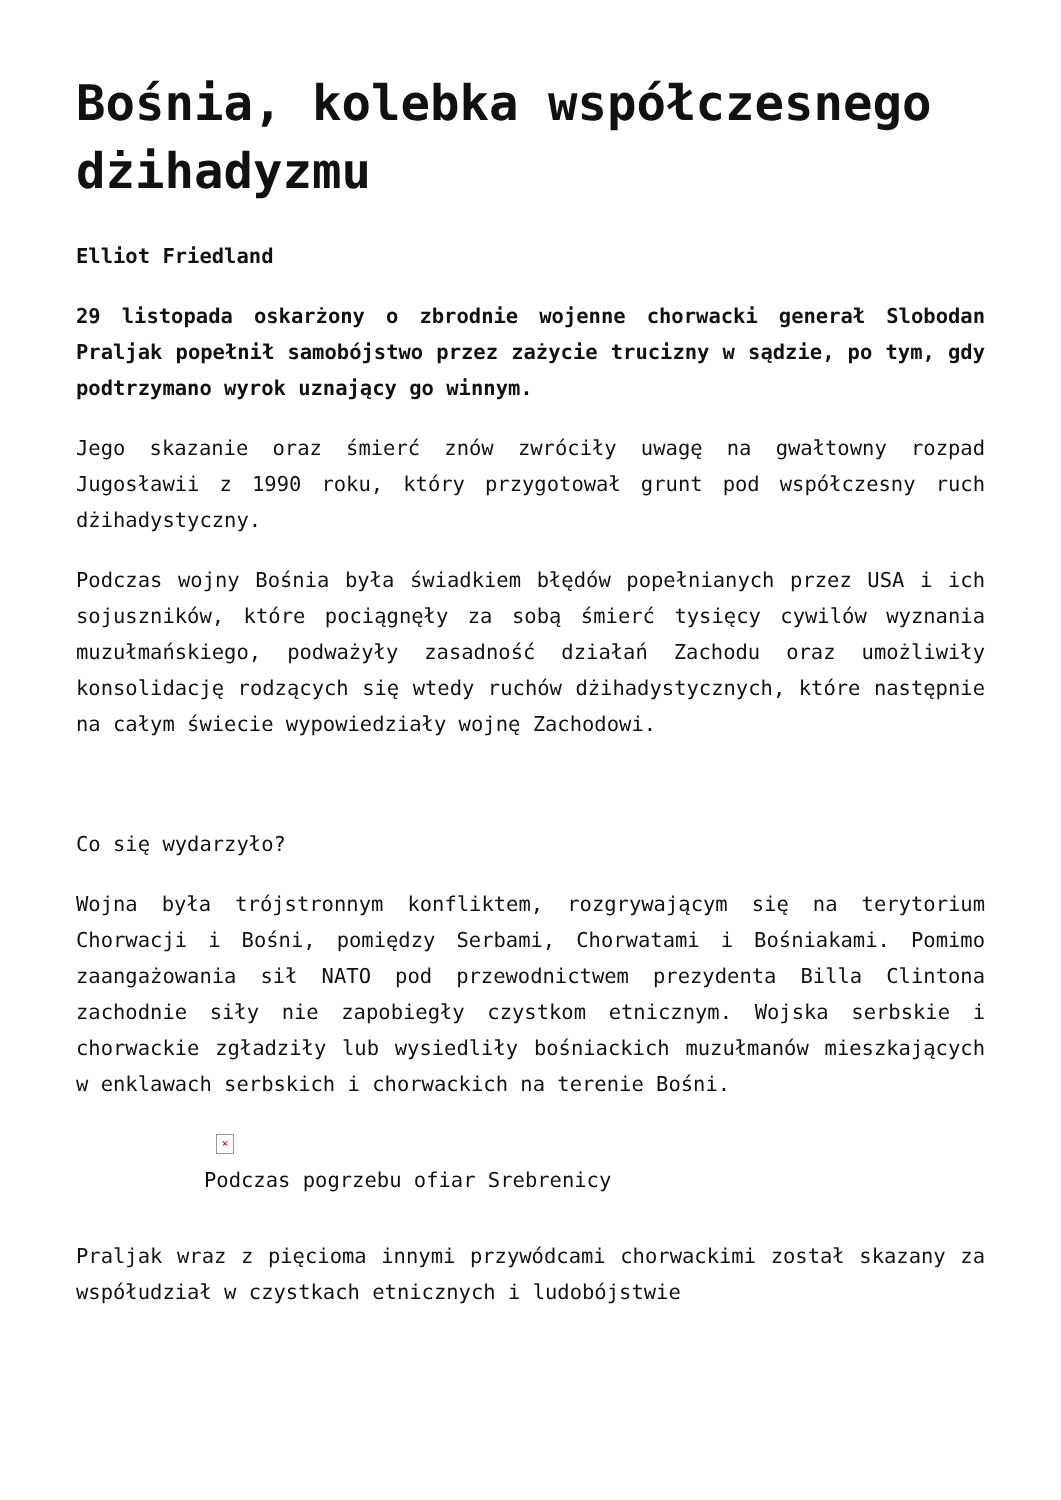Bośnia, kolebka współczesnego dżihadyzmu
Elliot Friedland
29 listopada oskarżony o zbrodnie wojenne chorwacki generał Slobodan Praljak popełnił samobójstwo przez zażycie trucizny w sądzie, po tym, gdy podtrzymano wyrok uznający go winnym.
Jego skazanie oraz śmierć znów zwróciły uwagę na gwałtowny rozpad Jugosławii z 1990 roku, który przygotował grunt pod współczesny ruch dżihadystyczny.
Podczas wojny Bośnia była świadkiem błędów popełnianych przez USA i ich sojuszników, które pociągnęły za sobą śmierć tysięcy cywilów wyznania muzułmańskiego, podważyły zasadność działań Zachodu oraz umożliwiły konsolidację rodzących się wtedy ruchów dżihadystycznych, które następnie na całym świecie wypowiedziały wojnę Zachodowi.
Co się wydarzyło?
Wojna była trójstronnym konfliktem, rozgrywającym się na terytorium Chorwacji i Bośni, pomiędzy Serbami, Chorwatami i Bośniakami. Pomimo zaangażowania sił NATO pod przewodnictwem prezydenta Billa Clintona zachodnie siły nie zapobiegły czystkom etnicznym. Wojska serbskie i chorwackie zgładziły lub wysiedliły bośniackich muzułmanów mieszkających w enklawach serbskich i chorwackich na terenie Bośni.
×
Podczas pogrzebu ofiar Srebrenicy
Praljak wraz z pięcioma innymi przywódcami chorwackimi został skazany za współudział w czystkach etnicznych i ludobójstwie